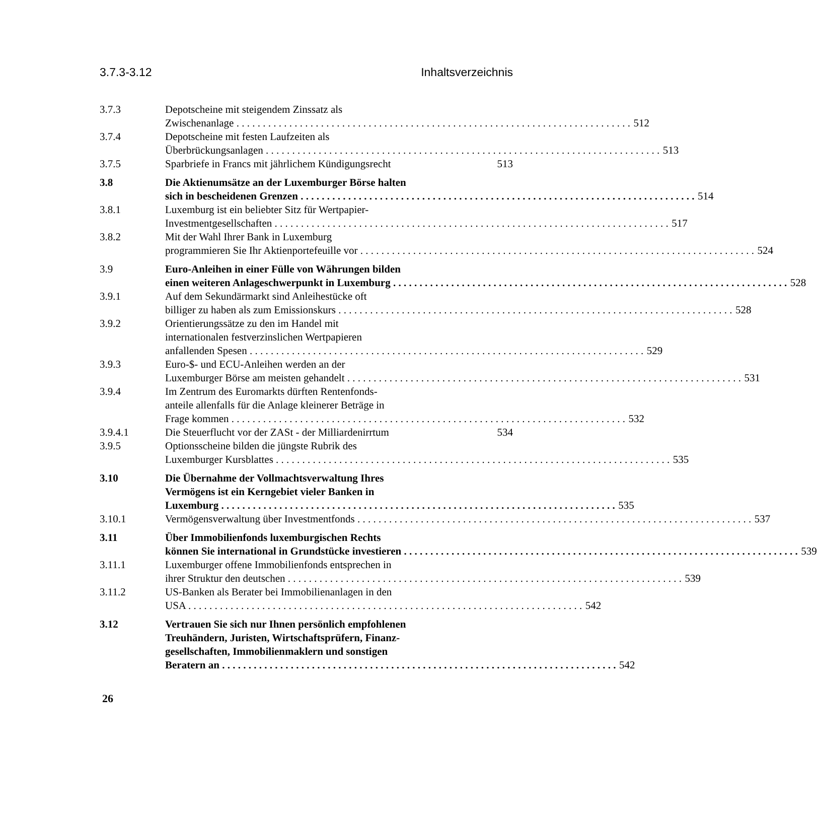3.7.3-3.12 Inhaltsverzeichnis
3.7.3 Depotscheine mit steigendem Zinssatz als
Zwischenanlage 512
3.7.4 Depotscheine mit festen Laufzeiten als
Überbrückungsanlagen 513
3.7.5 Sparbriefe in Francs mit jährlichem Kündigungsrecht 513
3.8 Die Aktienumsätze an der Luxemburger Börse halten
sich in bescheidenen Grenzen 514
3.8.1 Luxemburg ist ein beliebter Sitz für Wertpapier-
Investmentgesellschaften 517
3.8.2 Mit der Wahl Ihrer Bank in Luxemburg
programmieren Sie Ihr Aktienportefeuille vor 524
3.9 Euro-Anleihen in einer Fülle von Währungen bilden
einen weiteren Anlageschwerpunkt in Luxemburg 528
3.9.1 Auf dem Sekundärmarkt sind Anleihestücke oft
billiger zu haben als zum Emissionskurs 528
3.9.2 Orientierungssätze zu den im Handel mit
internationalen festverzinslichen Wertpapieren
anfallenden Spesen 529
3.9.3 Euro-$- und ECU-Anleihen werden an der
Luxemburger Börse am meisten gehandelt 531
3.9.4 Im Zentrum des Euromarkts dürften Rentenfonds-
anteile allenfalls für die Anlage kleinerer Beträge in
Frage kommen 532
3.9.4.1 Die Steuerflucht vor der ZASt - der Milliardenirrtum 534
3.9.5 Optionsscheine bilden die jüngste Rubrik des
Luxemburger Kursblattes 535
3.10 Die Übernahme der Vollmachtsverwaltung Ihres
Vermögens ist ein Kerngebiet vieler Banken in
Luxemburg 535
3.10.1 Vermögensverwaltung über Investmentfonds 537
3.11 Über Immobilienfonds luxemburgischen Rechts
können Sie international in Grundstücke investieren 539
3.11.1 Luxemburger offene Immobilienfonds entsprechen in
ihrer Struktur den deutschen 539
3.11.2 US-Banken als Berater bei Immobilienanlagen in den
USA 542
3.12 Vertrauen Sie sich nur Ihnen persönlich empfohlenen
Treuhändern, Juristen, Wirtschaftsprüfern, Finanz-
gesellschaften, Immobilienmaklern und sonstigen
Beratern an 542
26